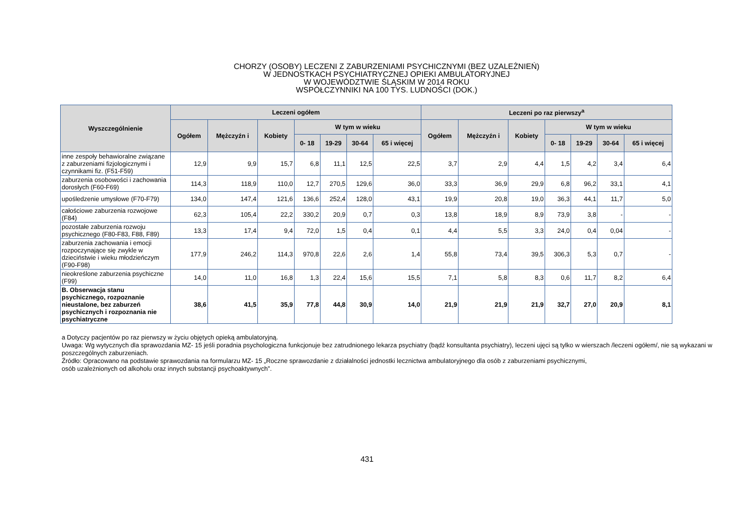CHORZY (OSOBY) LECZENI Z ZABURZENIAMI PSYCHICZNYMI (BEZ UZALEŻNIEŃ)
W JEDNOSTKACH PSYCHIATRYCZNEJ OPIEKI AMBULATORYJNEJ
W WOJEWÓDZTWIE ŚLĄSKIM W 2014 ROKU
WSPÓŁCZYNNIKI NA 100 TYS. LUDNOŚCI (DOK.)
| Wyszczególnienie | Leczeni ogółem | | | | | | | Leczeni po raz pierwszy<sup>a</sup> | | | | | | |
| --- | --- | --- | --- | --- | --- | --- | --- | --- | --- | --- | --- | --- | --- | --- |
| | Ogółem | Mężczyźn i | Kobiety | W tym w wieku | | | | Ogółem | Mężczyźn i | Kobiety | W tym w wieku | | | |
| | | | | 0- 18 | 19-29 | 30-64 | 65 i więcej | | | | 0- 18 | 19-29 | 30-64 | 65 i więcej |
| inne zespoły behawioralne związane z zaburzeniami fizjologicznymi i czynnikami fiz. (F51-F59) | 12,9 | 9,9 | 15,7 | 6,8 | 11,1 | 12,5 | 22,5 | 3,7 | 2,9 | 4,4 | 1,5 | 4,2 | 3,4 | 6,4 |
| zaburzenia osobowości i zachowania dorosłych (F60-F69) | 114,3 | 118,9 | 110,0 | 12,7 | 270,5 | 129,6 | 36,0 | 33,3 | 36,9 | 29,9 | 6,8 | 96,2 | 33,1 | 4,1 |
| upośledzenie umysłowe (F70-F79) | 134,0 | 147,4 | 121,6 | 136,6 | 252,4 | 128,0 | 43,1 | 19,9 | 20,8 | 19,0 | 36,3 | 44,1 | 11,7 | 5,0 |
| całościowe zaburzenia rozwojowe (F84) | 62,3 | 105,4 | 22,2 | 330,2 | 20,9 | 0,7 | 0,3 | 13,8 | 18,9 | 8,9 | 73,9 | 3,8 | - | - |
| pozostałe zaburzenia rozwoju psychicznego (F80-F83, F88, F89) | 13,3 | 17,4 | 9,4 | 72,0 | 1,5 | 0,4 | 0,1 | 4,4 | 5,5 | 3,3 | 24,0 | 0,4 | 0,04 | - |
| zaburzenia zachowania i emocji rozpoczynające się zwykle w dzieciństwie i wieku młodzieńczym (F90-F98) | 177,9 | 246,2 | 114,3 | 970,8 | 22,6 | 2,6 | 1,4 | 55,8 | 73,4 | 39,5 | 306,3 | 5,3 | 0,7 | - |
| nieokreślone zaburzenia psychiczne (F99) | 14,0 | 11,0 | 16,8 | 1,3 | 22,4 | 15,6 | 15,5 | 7,1 | 5,8 | 8,3 | 0,6 | 11,7 | 8,2 | 6,4 |
| B. Obserwacja stanu psychicznego, rozpoznanie nieustalone, bez zaburzeń psychicznych i rozpoznania nie psychiatryczne | 38,6 | 41,5 | 35,9 | 77,8 | 44,8 | 30,9 | 14,0 | 21,9 | 21,9 | 21,9 | 32,7 | 27,0 | 20,9 | 8,1 |
a Dotyczy pacjentów po raz pierwszy w życiu objętych opieką ambulatoryjną.
Uwaga: Wg wytycznych dla sprawozdania MZ- 15 jeśli poradnia psychologiczna funkcjonuje bez zatrudnionego lekarza psychiatry (bądź konsultanta psychiatry), leczeni ujęci są tylko w wierszach /leczeni ogółem/, nie są wykazani w poszczególnych zaburzeniach.
Źródło: Opracowano na podstawie sprawozdania na formularzu MZ- 15 „Roczne sprawozdanie z działalności jednostki lecznictwa ambulatoryjnego dla osób z zaburzeniami psychicznymi,
osób uzależnionych od alkoholu oraz innych substancji psychoaktywnych”.
431